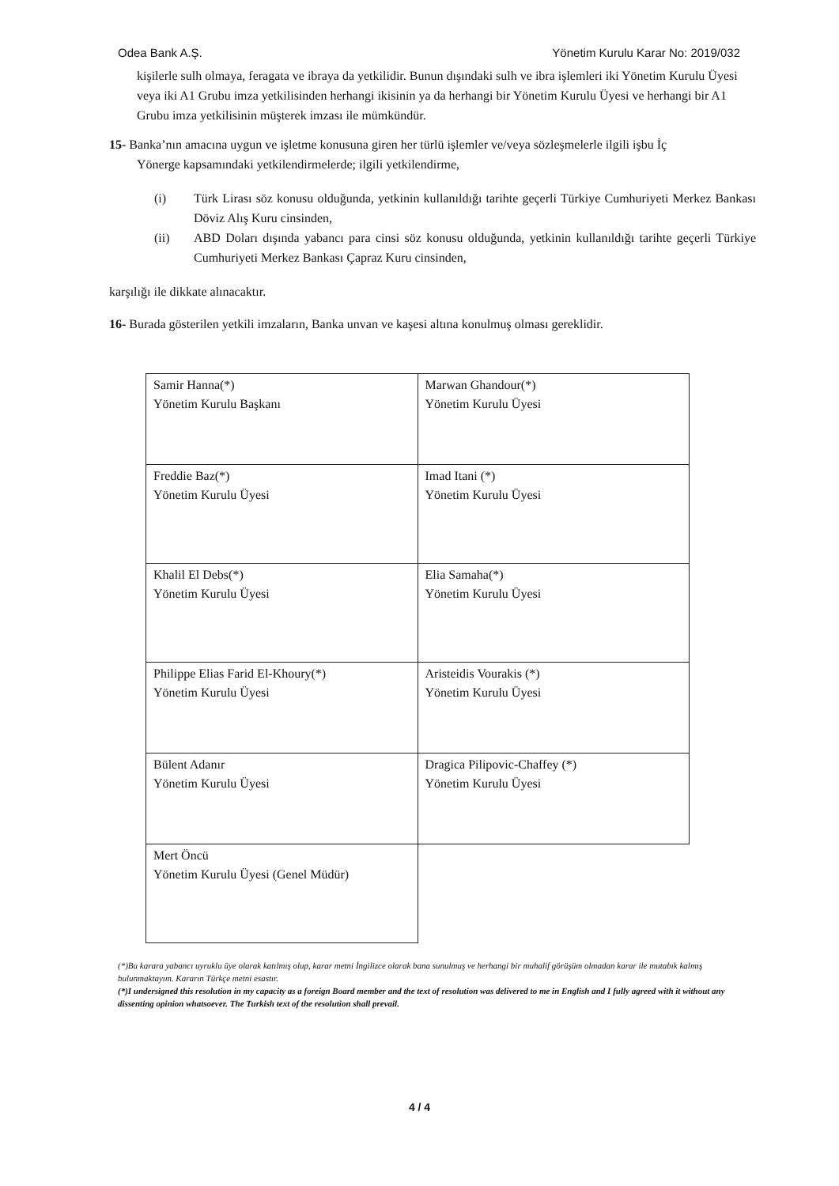Odea Bank A.Ş. Yönetim Kurulu Karar No: 2019/032
kişilerle sulh olmaya, feragata ve ibraya da yetkilidir. Bunun dışındaki sulh ve ibra işlemleri iki Yönetim Kurulu Üyesi veya iki A1 Grubu imza yetkilisinden herhangi ikisinin ya da herhangi bir Yönetim Kurulu Üyesi ve herhangi bir A1 Grubu imza yetkilisinin müşterek imzası ile mümkündür.
15- Banka’nın amacına uygun ve işletme konusuna giren her türlü işlemler ve/veya sözleşmelerle ilgili işbu İç
Yönerge kapsamındaki yetkilendirmelerde; ilgili yetkilendirme,
(i) Türk Lirası söz konusu olduğunda, yetkinin kullanıldığı tarihte geçerli Türkiye Cumhuriyeti Merkez Bankası Döviz Alış Kuru cinsinden,
(ii) ABD Doları dışında yabancı para cinsi söz konusu olduğunda, yetkinin kullanıldığı tarihte geçerli Türkiye Cumhuriyeti Merkez Bankası Çapraz Kuru cinsinden,
karşılığı ile dikkate alınacaktır.
16- Burada gösterilen yetkili imzaların, Banka unvan ve kaşesi altına konulmuş olması gereklidir.
| Samir Hanna(*) Yönetim Kurulu Başkanı | Marwan Ghandour(*) Yönetim Kurulu Üyesi |
| Freddie Baz(*) Yönetim Kurulu Üyesi | Imad Itani (*) Yönetim Kurulu Üyesi |
| Khalil El Debs(*) Yönetim Kurulu Üyesi | Elia Samaha(*) Yönetim Kurulu Üyesi |
| Philippe Elias Farid El-Khoury(*) Yönetim Kurulu Üyesi | Aristeidis Vourakis (*) Yönetim Kurulu Üyesi |
| Bülent Adanır Yönetim Kurulu Üyesi | Dragica Pilipovic-Chaffey (*) Yönetim Kurulu Üyesi |
| Mert Öncü Yönetim Kurulu Üyesi (Genel Müdür) | |
(*)Bu karara yabancı uyruklu üye olarak katılmış olup, karar metni İngilizce olarak bana sunulmuş ve herhangi bir muhalif görüşüm olmadan karar ile mutabık kalmış bulunmaktayım. Kararın Türkçe metni esastır.
(*)I undersigned this resolution in my capacity as a foreign Board member and the text of resolution was delivered to me in English and I fully agreed with it without any dissenting opinion whatsoever. The Turkish text of the resolution shall prevail.
4 / 4